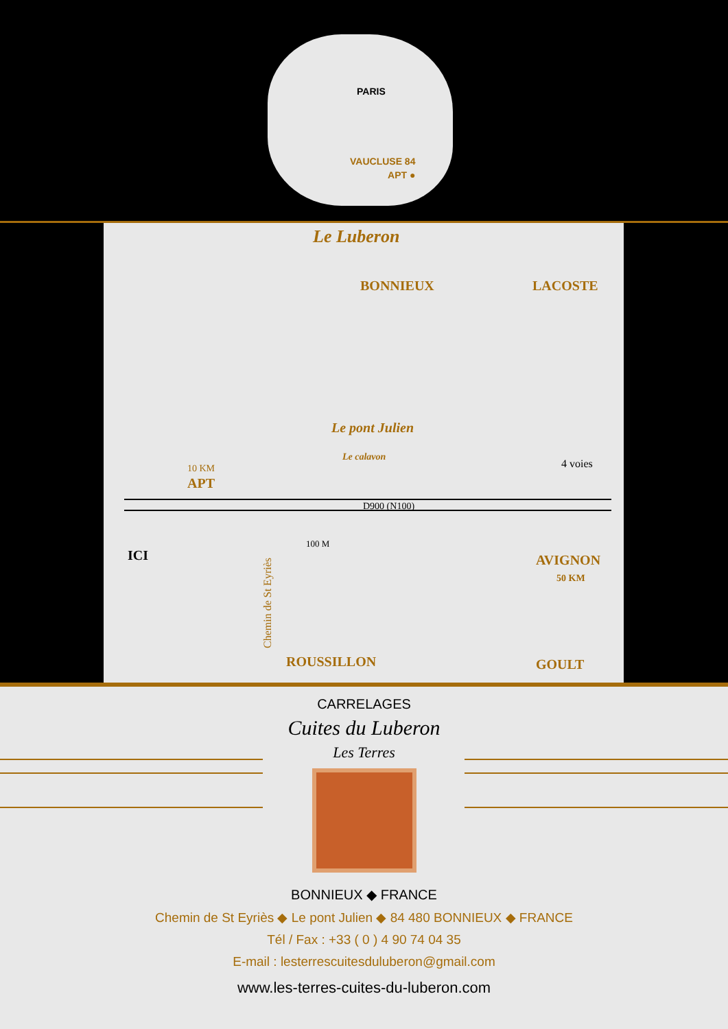PARIS
VAUCLUSE 84
APT ●
Le Luberon
BONNIEUX LACOSTE
Le pont Julien
Le calavon
10 KM
APT
4 voies
D900 (N100)
ICI
100 M
Chemin de St Eyriès
AVIGNON
50 KM
ROUSSILLON GOULT
CARRELAGES
Cuites du Luberon
Les Terres
BONNIEUX ◆ FRANCE
Chemin de St Eyriès ◆ Le pont Julien ◆ 84 480 BONNIEUX ◆ FRANCE
Tél / Fax : +33 ( 0 ) 4 90 74 04 35
E-mail : lesterrescuitesduluberon@gmail.com
www.les-terres-cuites-du-luberon.com